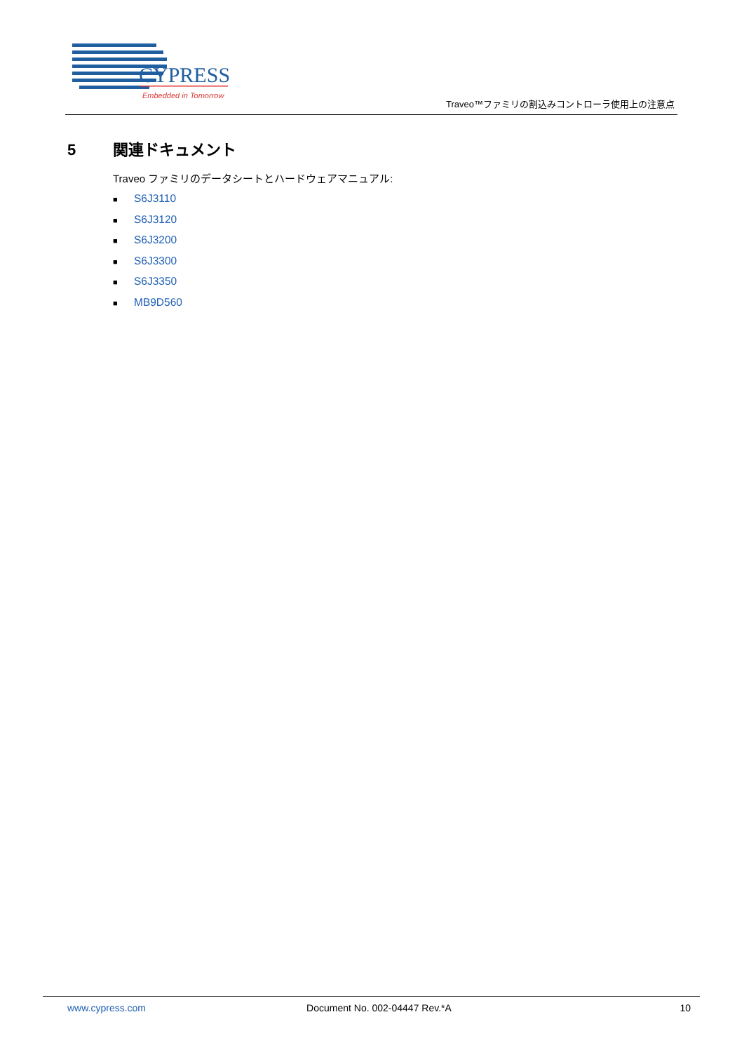CYPRESS
Embedded in Tomorrow
Traveo™ファミリの割込みコントローラ使用上の注意点
5 関連ドキュメント
Traveo ファミリのデータシートとハードウェアマニュアル:
■ S6J3110
■ S6J3120
■ S6J3200
■ S6J3300
■ S6J3350
■ MB9D560
www.cypress.com Document No. 002-04447 Rev.*A 10